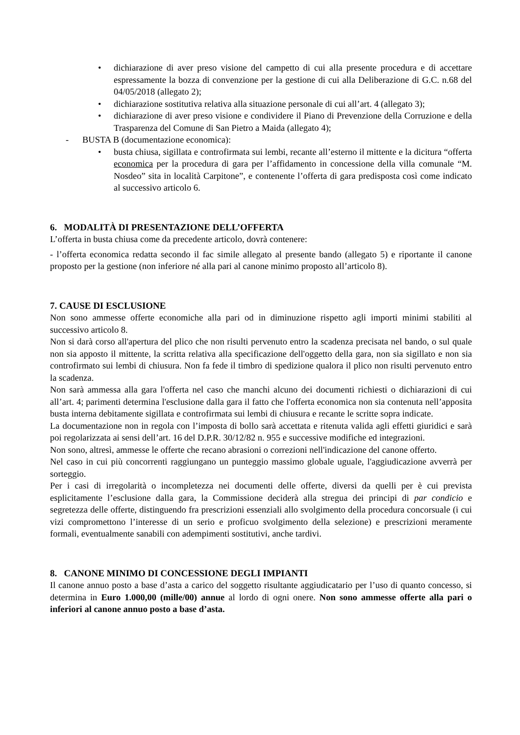• dichiarazione di aver preso visione del campetto di cui alla presente procedura e di accettare espressamente la bozza di convenzione per la gestione di cui alla Deliberazione di G.C. n.68 del 04/05/2018 (allegato 2);
• dichiarazione sostitutiva relativa alla situazione personale di cui all’art. 4 (allegato 3);
• dichiarazione di aver preso visione e condividere il Piano di Prevenzione della Corruzione e della Trasparenza del Comune di San Pietro a Maida (allegato 4);
- BUSTA B (documentazione economica):
• busta chiusa, sigillata e controfirmata sui lembi, recante all’esterno il mittente e la dicitura “offerta economica per la procedura di gara per l’affidamento in concessione della villa comunale “M. Nosdeo” sita in località Carpitone”, e contenente l’offerta di gara predisposta così come indicato al successivo articolo 6.
6. MODALITÀ DI PRESENTAZIONE DELL’OFFERTA
L’offerta in busta chiusa come da precedente articolo, dovrà contenere:
- l’offerta economica redatta secondo il fac simile allegato al presente bando (allegato 5) e riportante il canone proposto per la gestione (non inferiore né alla pari al canone minimo proposto all’articolo 8).
7. CAUSE DI ESCLUSIONE
Non sono ammesse offerte economiche alla pari od in diminuzione rispetto agli importi minimi stabiliti al successivo articolo 8.
Non si darà corso all'apertura del plico che non risulti pervenuto entro la scadenza precisata nel bando, o sul quale non sia apposto il mittente, la scritta relativa alla specificazione dell'oggetto della gara, non sia sigillato e non sia controfirmato sui lembi di chiusura. Non fa fede il timbro di spedizione qualora il plico non risulti pervenuto entro la scadenza.
Non sarà ammessa alla gara l'offerta nel caso che manchi alcuno dei documenti richiesti o dichiarazioni di cui all’art. 4; parimenti determina l'esclusione dalla gara il fatto che l'offerta economica non sia contenuta nell’apposita busta interna debitamente sigillata e controfirmata sui lembi di chiusura e recante le scritte sopra indicate.
La documentazione non in regola con l’imposta di bollo sarà accettata e ritenuta valida agli effetti giuridici e sarà poi regolarizzata ai sensi dell’art. 16 del D.P.R. 30/12/82 n. 955 e successive modifiche ed integrazioni.
Non sono, altresì, ammesse le offerte che recano abrasioni o correzioni nell'indicazione del canone offerto.
Nel caso in cui più concorrenti raggiungano un punteggio massimo globale uguale, l'aggiudicazione avverrà per sorteggio.
Per i casi di irregolarità o incompletezza nei documenti delle offerte, diversi da quelli per è cui prevista esplicitamente l’esclusione dalla gara, la Commissione deciderà alla stregua dei principi di par condicio e segretezza delle offerte, distinguendo fra prescrizioni essenziali allo svolgimento della procedura concorsuale (i cui vizi compromettono l’interesse di un serio e proficuo svolgimento della selezione) e prescrizioni meramente formali, eventualmente sanabili con adempimenti sostitutivi, anche tardivi.
8. CANONE MINIMO DI CONCESSIONE DEGLI IMPIANTI
Il canone annuo posto a base d’asta a carico del soggetto risultante aggiudicatario per l’uso di quanto concesso, si determina in Euro 1.000,00 (mille/00) annue al lordo di ogni onere. Non sono ammesse offerte alla pari o inferiori al canone annuo posto a base d’asta.